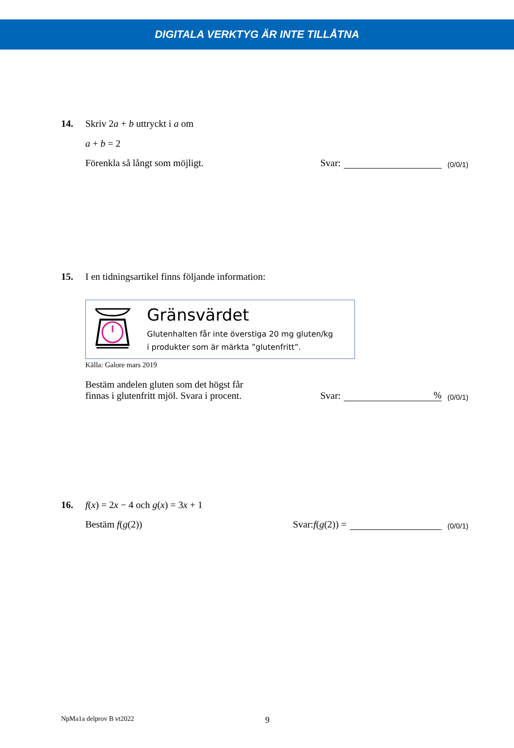DIGITALA VERKTYG ÄR INTE TILLÅTNA
14. Skriv 2a + b uttryckt i a om
a + b = 2
Förenkla så långt som möjligt. Svar: (0/0/1)
15. I en tidningsartikel finns följande information:
Gränsvärdet
Glutenhalten får inte överstiga 20 mg gluten/kg
i produkter som är märkta ”glutenfritt”.
Källa: Galore mars 2019
Bestäm andelen gluten som det högst får
finnas i glutenfritt mjöl. Svara i procent. Svar: % (0/0/1)
16. f(x) = 2x − 4 och g(x) = 3x + 1
Bestäm f(g(2)) Svar: f (g (2)) = (0/0/1)
NpMa1a delprov B vt2022 9